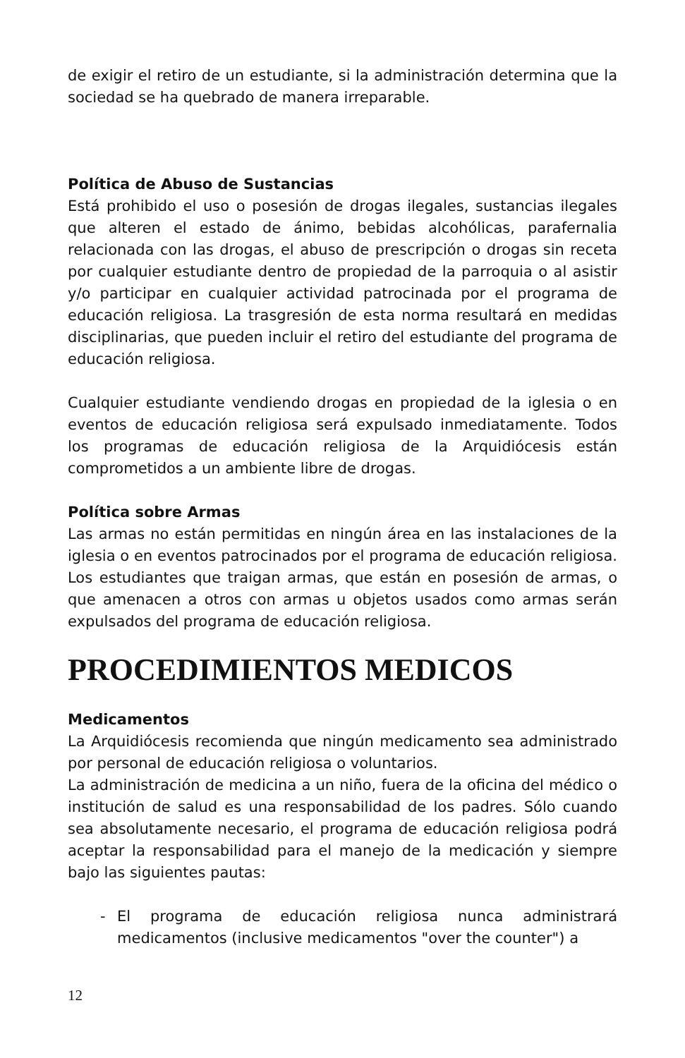de exigir el retiro de un estudiante, si la administración determina que la sociedad se ha quebrado de manera irreparable.
Política de Abuso de Sustancias
Está prohibido el uso o posesión de drogas ilegales, sustancias ilegales que alteren el estado de ánimo, bebidas alcohólicas, parafernalia relacionada con las drogas, el abuso de prescripción o drogas sin receta por cualquier estudiante dentro de propiedad de la parroquia o al asistir y/o participar en cualquier actividad patrocinada por el programa de educación religiosa. La trasgresión de esta norma resultará en medidas disciplinarias, que pueden incluir el retiro del estudiante del programa de educación religiosa.
Cualquier estudiante vendiendo drogas en propiedad de la iglesia o en eventos de educación religiosa será expulsado inmediatamente. Todos los programas de educación religiosa de la Arquidiócesis están comprometidos a un ambiente libre de drogas.
Política sobre Armas
Las armas no están permitidas en ningún área en las instalaciones de la iglesia o en eventos patrocinados por el programa de educación religiosa. Los estudiantes que traigan armas, que están en posesión de armas, o que amenacen a otros con armas u objetos usados como armas serán expulsados del programa de educación religiosa.
PROCEDIMIENTOS MEDICOS
Medicamentos
La Arquidiócesis recomienda que ningún medicamento sea administrado por personal de educación religiosa o voluntarios.
La administración de medicina a un niño, fuera de la oficina del médico o institución de salud es una responsabilidad de los padres. Sólo cuando sea absolutamente necesario, el programa de educación religiosa podrá aceptar la responsabilidad para el manejo de la medicación y siempre bajo las siguientes pautas:
- El programa de educación religiosa nunca administrará medicamentos (inclusive medicamentos "over the counter") a
12